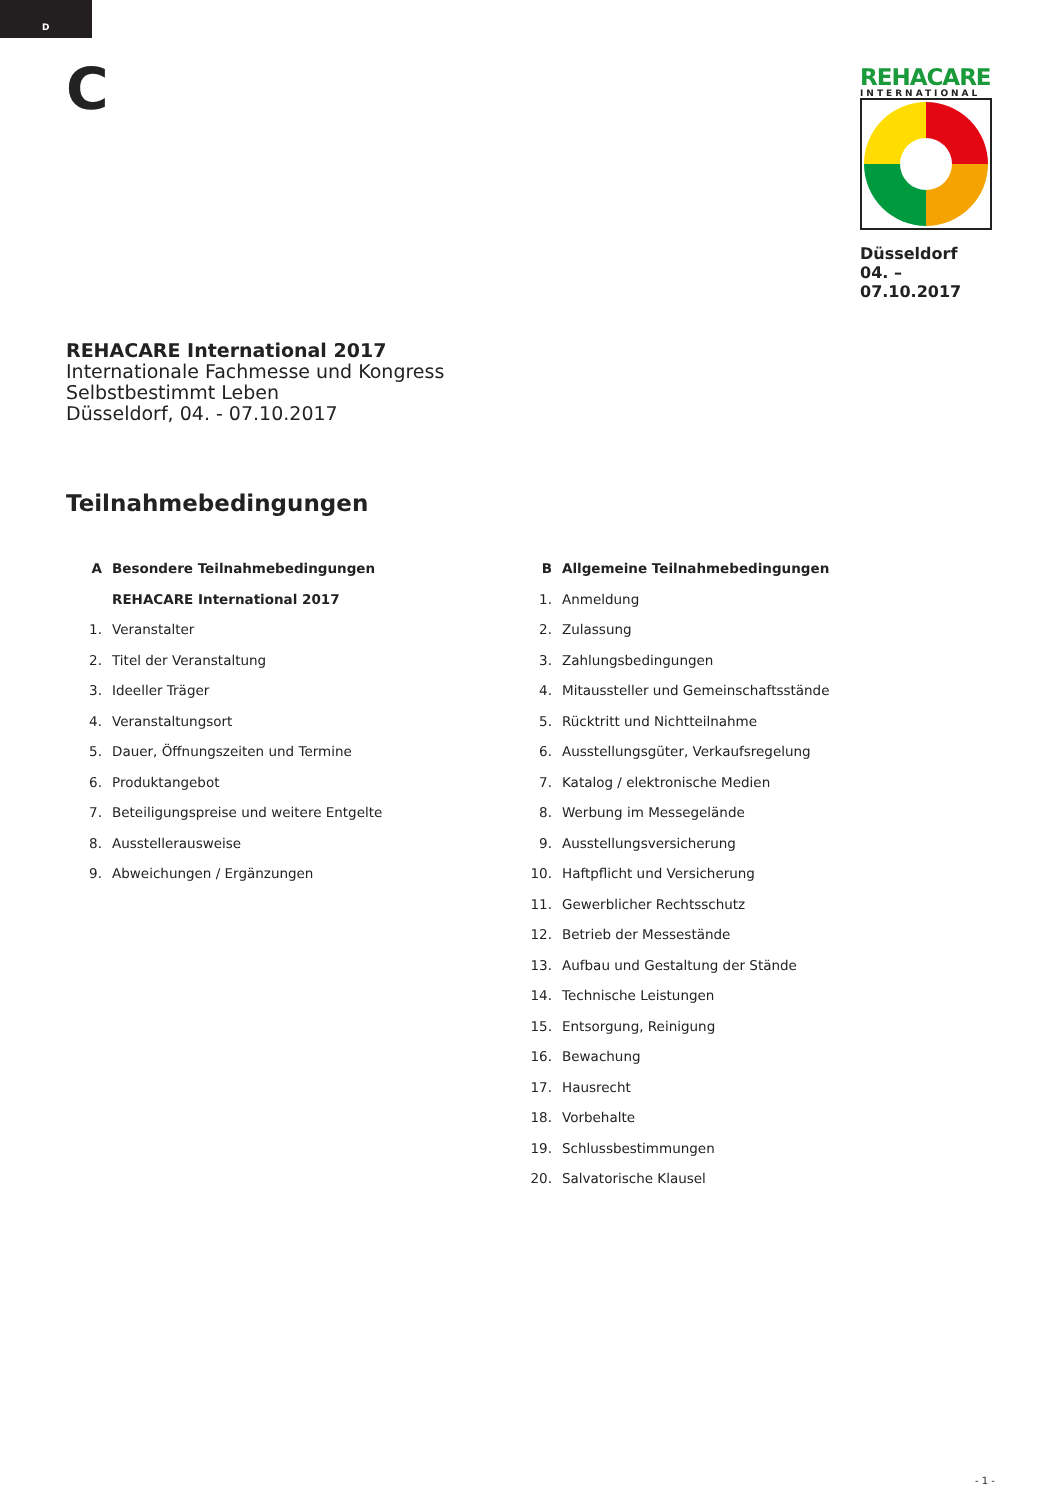D
C
REHACARE
INTERNATIONAL
Düsseldorf
04. – 07.10.2017
REHACARE International 2017
Internationale Fachmesse und Kongress
Selbstbestimmt Leben
Düsseldorf, 04. - 07.10.2017
Teilnahmebedingungen
A Besondere Teilnahmebedingungen
REHACARE International 2017
1. Veranstalter
2. Titel der Veranstaltung
3. Ideeller Träger
4. Veranstaltungsort
5. Dauer, Öffnungszeiten und Termine
6. Produktangebot
7. Beteiligungspreise und weitere Entgelte
8. Ausstellerausweise
9. Abweichungen / Ergänzungen
B Allgemeine Teilnahmebedingungen
1. Anmeldung
2. Zulassung
3. Zahlungsbedingungen
4. Mitaussteller und Gemeinschaftsstände
5. Rücktritt und Nichtteilnahme
6. Ausstellungsgüter, Verkaufsregelung
7. Katalog / elektronische Medien
8. Werbung im Messegelände
9. Ausstellungsversicherung
10. Haftpflicht und Versicherung
11. Gewerblicher Rechtsschutz
12. Betrieb der Messestände
13. Aufbau und Gestaltung der Stände
14. Technische Leistungen
15. Entsorgung, Reinigung
16. Bewachung
17. Hausrecht
18. Vorbehalte
19. Schlussbestimmungen
20. Salvatorische Klausel
- 1 -